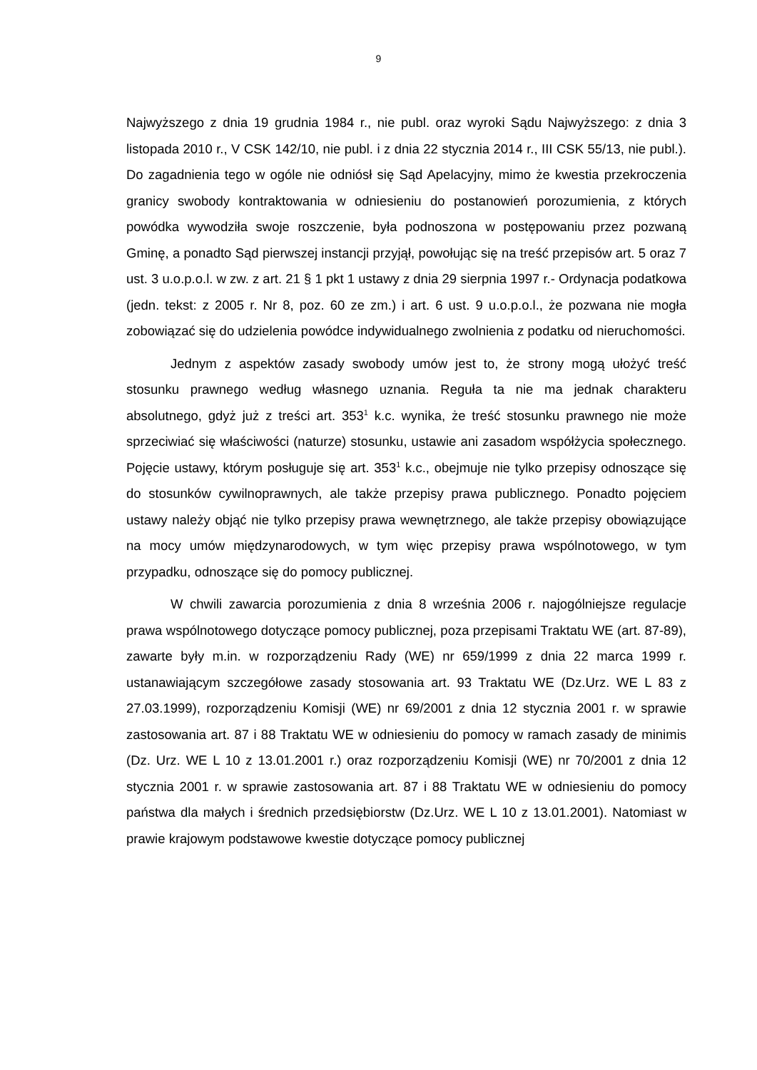9
Najwyższego z dnia 19 grudnia 1984 r., nie publ. oraz wyroki Sądu Najwyższego: z dnia 3 listopada 2010 r., V CSK 142/10, nie publ. i z dnia 22 stycznia 2014 r., III CSK 55/13, nie publ.). Do zagadnienia tego w ogóle nie odniósł się Sąd Apelacyjny, mimo że kwestia przekroczenia granicy swobody kontraktowania w odniesieniu do postanowień porozumienia, z których powódka wywodziła swoje roszczenie, była podnoszona w postępowaniu przez pozwaną Gminę, a ponadto Sąd pierwszej instancji przyjął, powołując się na treść przepisów art. 5 oraz 7 ust. 3 u.o.p.o.l. w zw. z art. 21 § 1 pkt 1 ustawy z dnia 29 sierpnia 1997 r.- Ordynacja podatkowa (jedn. tekst: z 2005 r. Nr 8, poz. 60 ze zm.) i art. 6 ust. 9 u.o.p.o.l., że pozwana nie mogła zobowiązać się do udzielenia powódce indywidualnego zwolnienia z podatku od nieruchomości.
Jednym z aspektów zasady swobody umów jest to, że strony mogą ułożyć treść stosunku prawnego według własnego uznania. Reguła ta nie ma jednak charakteru absolutnego, gdyż już z treści art. 353<sup>1</sup> k.c. wynika, że treść stosunku prawnego nie może sprzeciwiać się właściwości (naturze) stosunku, ustawie ani zasadom współżycia społecznego. Pojęcie ustawy, którym posługuje się art. 353<sup>1</sup> k.c., obejmuje nie tylko przepisy odnoszące się do stosunków cywilnoprawnych, ale także przepisy prawa publicznego. Ponadto pojęciem ustawy należy objąć nie tylko przepisy prawa wewnętrznego, ale także przepisy obowiązujące na mocy umów międzynarodowych, w tym więc przepisy prawa wspólnotowego, w tym przypadku, odnoszące się do pomocy publicznej.
W chwili zawarcia porozumienia z dnia 8 września 2006 r. najogólniejsze regulacje prawa wspólnotowego dotyczące pomocy publicznej, poza przepisami Traktatu WE (art. 87-89), zawarte były m.in. w rozporządzeniu Rady (WE) nr 659/1999 z dnia 22 marca 1999 r. ustanawiającym szczegółowe zasady stosowania art. 93 Traktatu WE (Dz.Urz. WE L 83 z 27.03.1999), rozporządzeniu Komisji (WE) nr 69/2001 z dnia 12 stycznia 2001 r. w sprawie zastosowania art. 87 i 88 Traktatu WE w odniesieniu do pomocy w ramach zasady de minimis (Dz. Urz. WE L 10 z 13.01.2001 r.) oraz rozporządzeniu Komisji (WE) nr 70/2001 z dnia 12 stycznia 2001 r. w sprawie zastosowania art. 87 i 88 Traktatu WE w odniesieniu do pomocy państwa dla małych i średnich przedsiębiorstw (Dz.Urz. WE L 10 z 13.01.2001). Natomiast w prawie krajowym podstawowe kwestie dotyczące pomocy publicznej